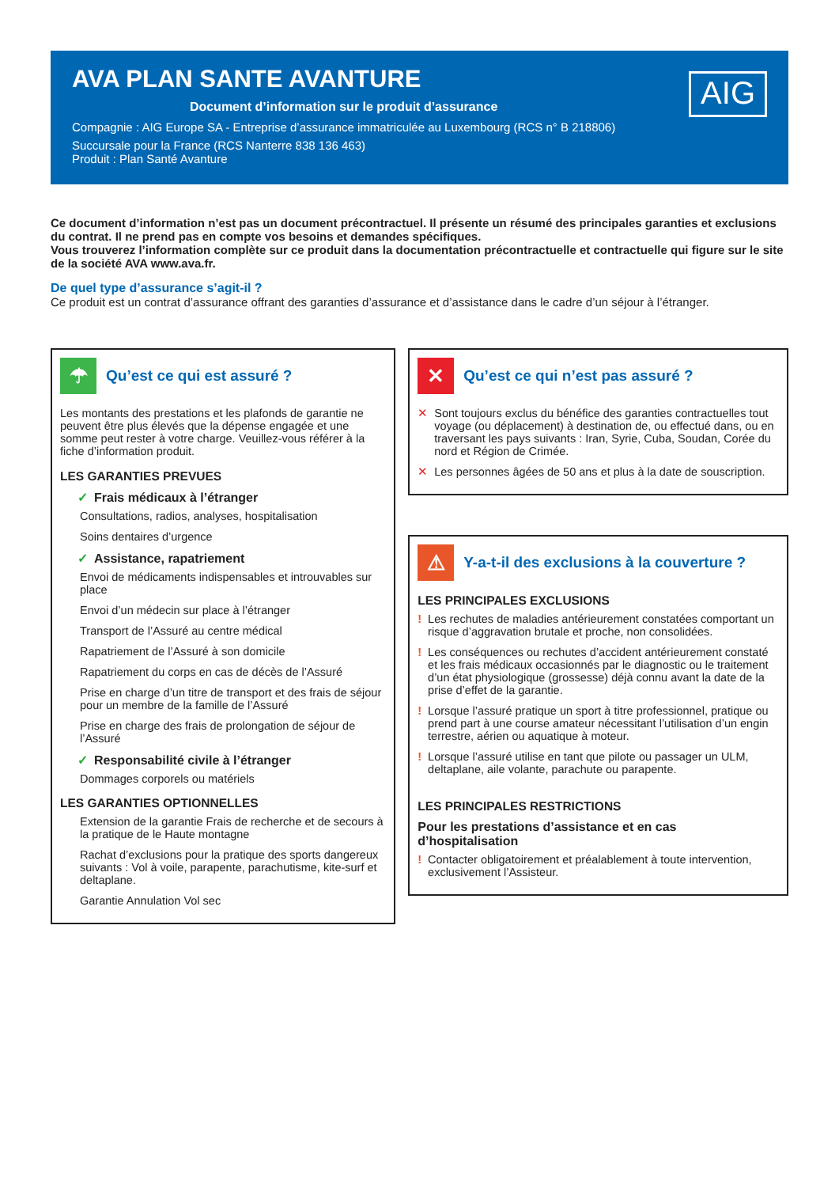AVA PLAN SANTE AVANTURE
Document d’information sur le produit d’assurance
Compagnie : AIG Europe SA - Entreprise d’assurance immatriculée au Luxembourg (RCS n° B 218806)
Succursale pour la France (RCS Nanterre 838 136 463)
Produit : Plan Santé Avanture
AIG
Ce document d’information n’est pas un document précontractuel. Il présente un résumé des principales garanties et exclusions du contrat. Il ne prend pas en compte vos besoins et demandes spécifiques.
Vous trouverez l’information complète sur ce produit dans la documentation précontractuelle et contractuelle qui figure sur le site de la société AVA www.ava.fr.
De quel type d’assurance s’agit-il ?
Ce produit est un contrat d’assurance offrant des garanties d’assurance et d’assistance dans le cadre d’un séjour à l’étranger.
☂
Qu’est ce qui est assuré ?
Les montants des prestations et les plafonds de garantie ne peuvent être plus élevés que la dépense engagée et une somme peut rester à votre charge. Veuillez-vous référer à la fiche d’information produit.
LES GARANTIES PREVUES
✓ Frais médicaux à l’étranger
Consultations, radios, analyses, hospitalisation
Soins dentaires d’urgence
✓ Assistance, rapatriement
Envoi de médicaments indispensables et introuvables sur place
Envoi d’un médecin sur place à l’étranger
Transport de l’Assuré au centre médical
Rapatriement de l’Assuré à son domicile
Rapatriement du corps en cas de décès de l’Assuré
Prise en charge d’un titre de transport et des frais de séjour pour un membre de la famille de l’Assuré
Prise en charge des frais de prolongation de séjour de l’Assuré
✓ Responsabilité civile à l’étranger
Dommages corporels ou matériels
LES GARANTIES OPTIONNELLES
Extension de la garantie Frais de recherche et de secours à la pratique de le Haute montagne
Rachat d’exclusions pour la pratique des sports dangereux suivants : Vol à voile, parapente, parachutisme, kite-surf et deltaplane.
Garantie Annulation Vol sec
✕
Qu’est ce qui n’est pas assuré ?
✕ Sont toujours exclus du bénéfice des garanties contractuelles tout voyage (ou déplacement) à destination de, ou effectué dans, ou en traversant les pays suivants : Iran, Syrie, Cuba, Soudan, Corée du nord et Région de Crimée.
✕ Les personnes âgées de 50 ans et plus à la date de souscription.
⚠
Y-a-t-il des exclusions à la couverture ?
LES PRINCIPALES EXCLUSIONS
! Les rechutes de maladies antérieurement constatées comportant un risque d’aggravation brutale et proche, non consolidées.
! Les conséquences ou rechutes d’accident antérieurement constaté et les frais médicaux occasionnés par le diagnostic ou le traitement d’un état physiologique (grossesse) déjà connu avant la date de la prise d’effet de la garantie.
! Lorsque l’assuré pratique un sport à titre professionnel, pratique ou prend part à une course amateur nécessitant l’utilisation d’un engin terrestre, aérien ou aquatique à moteur.
! Lorsque l’assuré utilise en tant que pilote ou passager un ULM, deltaplane, aile volante, parachute ou parapente.
LES PRINCIPALES RESTRICTIONS
Pour les prestations d’assistance et en cas d’hospitalisation
! Contacter obligatoirement et préalablement à toute intervention, exclusivement l’Assisteur.